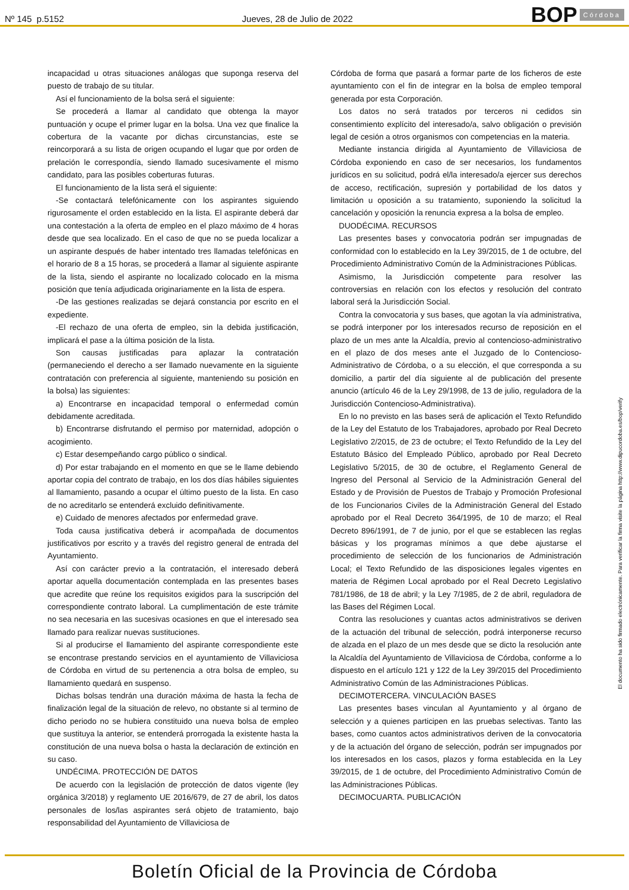Nº 145 p.5152
Jueves, 28 de Julio de 2022
BOP Córdoba
incapacidad u otras situaciones análogas que suponga reserva del puesto de trabajo de su titular.
Así el funcionamiento de la bolsa será el siguiente:
Se procederá a llamar al candidato que obtenga la mayor puntuación y ocupe el primer lugar en la bolsa. Una vez que finalice la cobertura de la vacante por dichas circunstancias, este se reincorporará a su lista de origen ocupando el lugar que por orden de prelación le correspondía, siendo llamado sucesivamente el mismo candidato, para las posibles coberturas futuras.
El funcionamiento de la lista será el siguiente:
-Se contactará telefónicamente con los aspirantes siguiendo rigurosamente el orden establecido en la lista. El aspirante deberá dar una contestación a la oferta de empleo en el plazo máximo de 4 horas desde que sea localizado. En el caso de que no se pueda localizar a un aspirante después de haber intentado tres llamadas telefónicas en el horario de 8 a 15 horas, se procederá a llamar al siguiente aspirante de la lista, siendo el aspirante no localizado colocado en la misma posición que tenía adjudicada originariamente en la lista de espera.
-De las gestiones realizadas se dejará constancia por escrito en el expediente.
-El rechazo de una oferta de empleo, sin la debida justificación, implicará el pase a la última posición de la lista.
Son causas justificadas para aplazar la contratación (permaneciendo el derecho a ser llamado nuevamente en la siguiente contratación con preferencia al siguiente, manteniendo su posición en la bolsa) las siguientes:
a) Encontrarse en incapacidad temporal o enfermedad común debidamente acreditada.
b) Encontrarse disfrutando el permiso por maternidad, adopción o acogimiento.
c) Estar desempeñando cargo público o sindical.
d) Por estar trabajando en el momento en que se le llame debiendo aportar copia del contrato de trabajo, en los dos días hábiles siguientes al llamamiento, pasando a ocupar el último puesto de la lista. En caso de no acreditarlo se entenderá excluido definitivamente.
e) Cuidado de menores afectados por enfermedad grave.
Toda causa justificativa deberá ir acompañada de documentos justificativos por escrito y a través del registro general de entrada del Ayuntamiento.
Así con carácter previo a la contratación, el interesado deberá aportar aquella documentación contemplada en las presentes bases que acredite que reúne los requisitos exigidos para la suscripción del correspondiente contrato laboral. La cumplimentación de este trámite no sea necesaria en las sucesivas ocasiones en que el interesado sea llamado para realizar nuevas sustituciones.
Si al producirse el llamamiento del aspirante correspondiente este se encontrase prestando servicios en el ayuntamiento de Villaviciosa de Córdoba en virtud de su pertenencia a otra bolsa de empleo, su llamamiento quedará en suspenso.
Dichas bolsas tendrán una duración máxima de hasta la fecha de finalización legal de la situación de relevo, no obstante si al termino de dicho periodo no se hubiera constituido una nueva bolsa de empleo que sustituya la anterior, se entenderá prorrogada la existente hasta la constitución de una nueva bolsa o hasta la declaración de extinción en su caso.
UNDÉCIMA. PROTECCIÓN DE DATOS
De acuerdo con la legislación de protección de datos vigente (ley orgánica 3/2018) y reglamento UE 2016/679, de 27 de abril, los datos personales de los/las aspirantes será objeto de tratamiento, bajo responsabilidad del Ayuntamiento de Villaviciosa de
Córdoba de forma que pasará a formar parte de los ficheros de este ayuntamiento con el fin de integrar en la bolsa de empleo temporal generada por esta Corporación.
Los datos no será tratados por terceros ni cedidos sin consentimiento explícito del interesado/a, salvo obligación o previsión legal de cesión a otros organismos con competencias en la materia.
Mediante instancia dirigida al Ayuntamiento de Villaviciosa de Córdoba exponiendo en caso de ser necesarios, los fundamentos jurídicos en su solicitud, podrá el/la interesado/a ejercer sus derechos de acceso, rectificación, supresión y portabilidad de los datos y limitación u oposición a su tratamiento, suponiendo la solicitud la cancelación y oposición la renuncia expresa a la bolsa de empleo.
DUODÉCIMA. RECURSOS
Las presentes bases y convocatoria podrán ser impugnadas de conformidad con lo establecido en la Ley 39/2015, de 1 de octubre, del Procedimiento Administrativo Común de la Administraciones Públicas.
Asimismo, la Jurisdicción competente para resolver las controversias en relación con los efectos y resolución del contrato laboral será la Jurisdicción Social.
Contra la convocatoria y sus bases, que agotan la vía administrativa, se podrá interponer por los interesados recurso de reposición en el plazo de un mes ante la Alcaldía, previo al contencioso-administrativo en el plazo de dos meses ante el Juzgado de lo Contencioso-Administrativo de Córdoba, o a su elección, el que corresponda a su domicilio, a partir del día siguiente al de publicación del presente anuncio (artículo 46 de la Ley 29/1998, de 13 de julio, reguladora de la Jurisdicción Contencioso-Administrativa).
En lo no previsto en las bases será de aplicación el Texto Refundido de la Ley del Estatuto de los Trabajadores, aprobado por Real Decreto Legislativo 2/2015, de 23 de octubre; el Texto Refundido de la Ley del Estatuto Básico del Empleado Público, aprobado por Real Decreto Legislativo 5/2015, de 30 de octubre, el Reglamento General de Ingreso del Personal al Servicio de la Administración General del Estado y de Provisión de Puestos de Trabajo y Promoción Profesional de los Funcionarios Civiles de la Administración General del Estado aprobado por el Real Decreto 364/1995, de 10 de marzo; el Real Decreto 896/1991, de 7 de junio, por el que se establecen las reglas básicas y los programas mínimos a que debe ajustarse el procedimiento de selección de los funcionarios de Administración Local; el Texto Refundido de las disposiciones legales vigentes en materia de Régimen Local aprobado por el Real Decreto Legislativo 781/1986, de 18 de abril; y la Ley 7/1985, de 2 de abril, reguladora de las Bases del Régimen Local.
Contra las resoluciones y cuantas actos administrativos se deriven de la actuación del tribunal de selección, podrá interponerse recurso de alzada en el plazo de un mes desde que se dicto la resolución ante la Alcaldía del Ayuntamiento de Villaviciosa de Córdoba, conforme a lo dispuesto en el artículo 121 y 122 de la Ley 39/2015 del Procedimiento Administrativo Común de las Administraciones Públicas.
DECIMOTERCERA. VINCULACIÓN BASES
Las presentes bases vinculan al Ayuntamiento y al órgano de selección y a quienes participen en las pruebas selectivas. Tanto las bases, como cuantos actos administrativos deriven de la convocatoria y de la actuación del órgano de selección, podrán ser impugnados por los interesados en los casos, plazos y forma establecida en la Ley 39/2015, de 1 de octubre, del Procedimiento Administrativo Común de las Administraciones Públicas.
DECIMOCUARTA. PUBLICACIÓN
El documento ha sido firmado electrónicamente. Para verificar la firma visite la página http://www.dipucordoba.es/bop/verify
Boletín Oficial de la Provincia de Córdoba